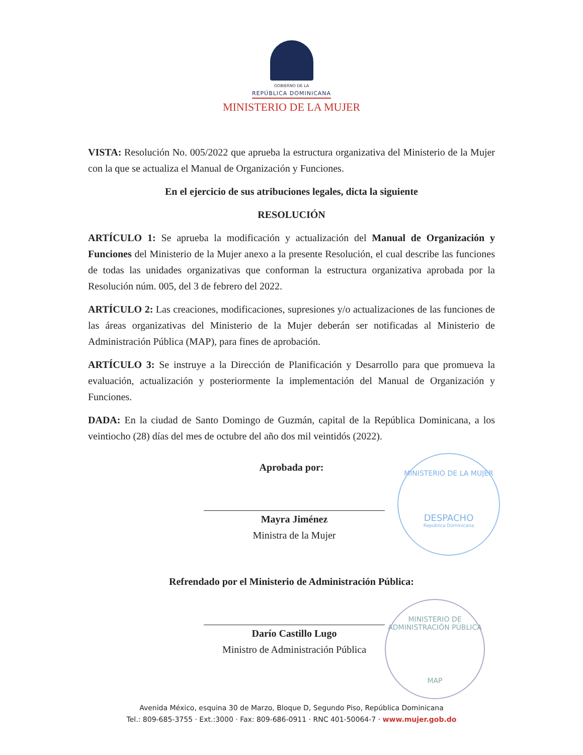GOBIERNO DE LA
REPÚBLICA DOMINICANA
MINISTERIO DE LA MUJER
VISTA: Resolución No. 005/2022 que aprueba la estructura organizativa del Ministerio de la Mujer con la que se actualiza el Manual de Organización y Funciones.
En el ejercicio de sus atribuciones legales, dicta la siguiente
RESOLUCIÓN
ARTÍCULO 1: Se aprueba la modificación y actualización del Manual de Organización y Funciones del Ministerio de la Mujer anexo a la presente Resolución, el cual describe las funciones de todas las unidades organizativas que conforman la estructura organizativa aprobada por la Resolución núm. 005, del 3 de febrero del 2022.
ARTÍCULO 2: Las creaciones, modificaciones, supresiones y/o actualizaciones de las funciones de las áreas organizativas del Ministerio de la Mujer deberán ser notificadas al Ministerio de Administración Pública (MAP), para fines de aprobación.
ARTÍCULO 3: Se instruye a la Dirección de Planificación y Desarrollo para que promueva la evaluación, actualización y posteriormente la implementación del Manual de Organización y Funciones.
DADA: En la ciudad de Santo Domingo de Guzmán, capital de la República Dominicana, a los veintiocho (28) días del mes de octubre del año dos mil veintidós (2022).
Aprobada por:
Mayra Jiménez
Ministra de la Mujer
Refrendado por el Ministerio de Administración Pública:
Darío Castillo Lugo
Ministro de Administración Pública
MINISTERIO DE LA MUJER
DESPACHO
República Dominicana
MINISTERIO DE ADMINISTRACIÓN PÚBLICA
MAP
Avenida México, esquina 30 de Marzo, Bloque D, Segundo Piso, República Dominicana
Tel.: 809-685-3755 · Ext.:3000 · Fax: 809-686-0911 · RNC 401-50064-7 · www.mujer.gob.do